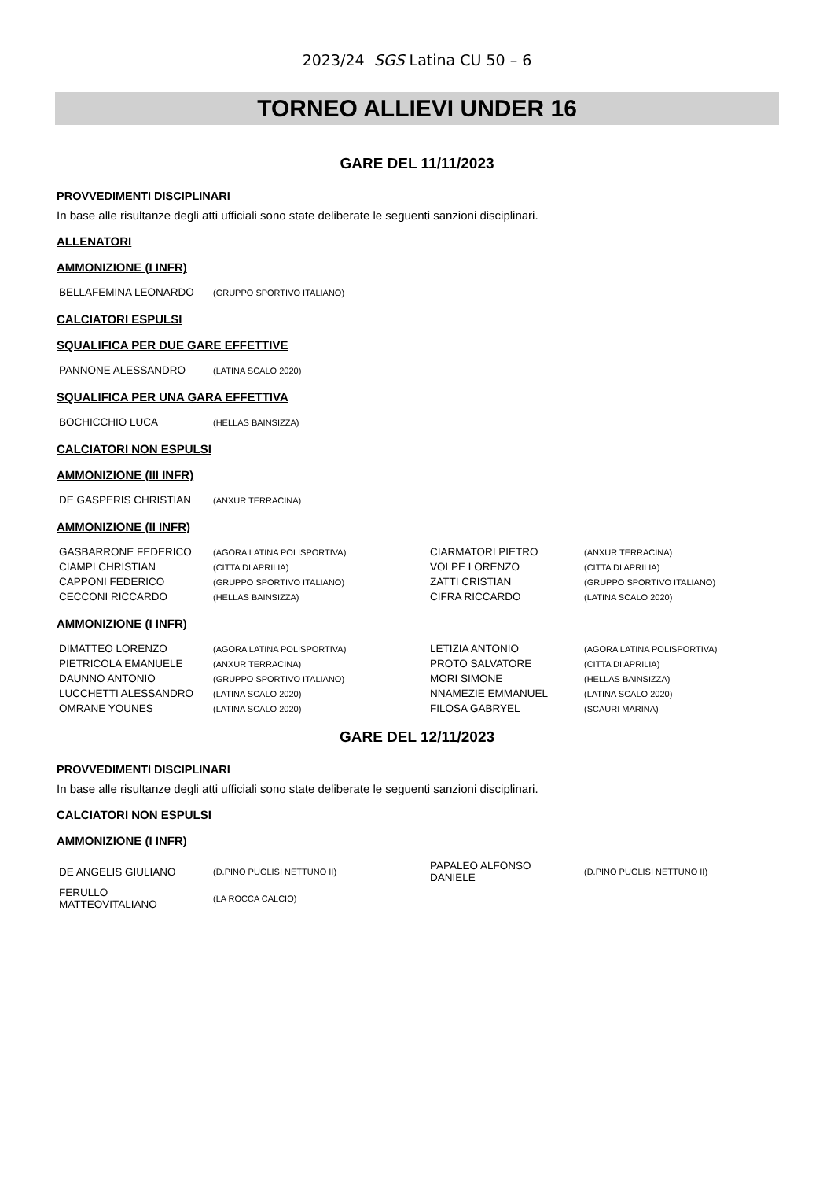2023/24 SGS Latina CU 50 – 6
TORNEO ALLIEVI UNDER 16
GARE DEL 11/11/2023
PROVVEDIMENTI DISCIPLINARI
In base alle risultanze degli atti ufficiali sono state deliberate le seguenti sanzioni disciplinari.
ALLENATORI
AMMONIZIONE (I INFR)
| BELLAFEMINA LEONARDO | (GRUPPO SPORTIVO ITALIANO) |
CALCIATORI ESPULSI
SQUALIFICA PER DUE GARE EFFETTIVE
| PANNONE ALESSANDRO | (LATINA SCALO 2020) |
SQUALIFICA PER UNA GARA EFFETTIVA
| BOCHICCHIO LUCA | (HELLAS BAINSIZZA) |
CALCIATORI NON ESPULSI
AMMONIZIONE (III INFR)
| DE GASPERIS CHRISTIAN | (ANXUR TERRACINA) |
AMMONIZIONE (II INFR)
| GASBARRONE FEDERICO | (AGORA LATINA POLISPORTIVA) | CIARMATORI PIETRO | (ANXUR TERRACINA) |
| CIAMPI CHRISTIAN | (CITTA DI APRILIA) | VOLPE LORENZO | (CITTA DI APRILIA) |
| CAPPONI FEDERICO | (GRUPPO SPORTIVO ITALIANO) | ZATTI CRISTIAN | (GRUPPO SPORTIVO ITALIANO) |
| CECCONI RICCARDO | (HELLAS BAINSIZZA) | CIFRA RICCARDO | (LATINA SCALO 2020) |
AMMONIZIONE (I INFR)
| DIMATTEO LORENZO | (AGORA LATINA POLISPORTIVA) | LETIZIA ANTONIO | (AGORA LATINA POLISPORTIVA) |
| PIETRICOLA EMANUELE | (ANXUR TERRACINA) | PROTO SALVATORE | (CITTA DI APRILIA) |
| DAUNNO ANTONIO | (GRUPPO SPORTIVO ITALIANO) | MORI SIMONE | (HELLAS BAINSIZZA) |
| LUCCHETTI ALESSANDRO | (LATINA SCALO 2020) | NNAMEZIE EMMANUEL | (LATINA SCALO 2020) |
| OMRANE YOUNES | (LATINA SCALO 2020) | FILOSA GABRYEL | (SCAURI MARINA) |
GARE DEL 12/11/2023
PROVVEDIMENTI DISCIPLINARI
In base alle risultanze degli atti ufficiali sono state deliberate le seguenti sanzioni disciplinari.
CALCIATORI NON ESPULSI
AMMONIZIONE (I INFR)
| DE ANGELIS GIULIANO | (D.PINO PUGLISI NETTUNO II) | PAPALEO ALFONSO DANIELE | (D.PINO PUGLISI NETTUNO II) |
| FERULLO MATTEOVITALIANO | (LA ROCCA CALCIO) | | |